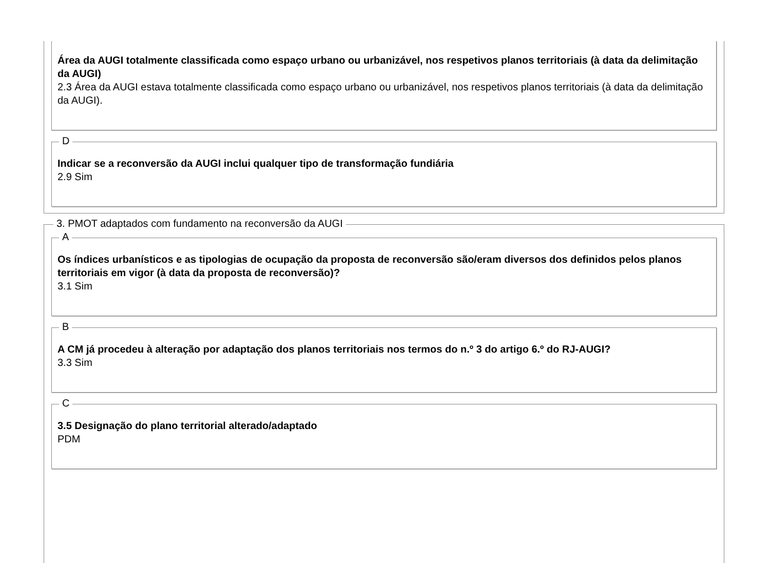Área da AUGI totalmente classificada como espaço urbano ou urbanizável, nos respetivos planos territoriais (à data da delimitação da AUGI)
2.3 Área da AUGI estava totalmente classificada como espaço urbano ou urbanizável, nos respetivos planos territoriais (à data da delimitação da AUGI).
D
Indicar se a reconversão da AUGI inclui qualquer tipo de transformação fundiária
2.9 Sim
3. PMOT adaptados com fundamento na reconversão da AUGI
A
Os índices urbanísticos e as tipologias de ocupação da proposta de reconversão são/eram diversos dos definidos pelos planos territoriais em vigor (à data da proposta de reconversão)?
3.1 Sim
B
A CM já procedeu à alteração por adaptação dos planos territoriais nos termos do n.º 3 do artigo 6.º do RJ-AUGI?
3.3 Sim
C
3.5 Designação do plano territorial alterado/adaptado
PDM